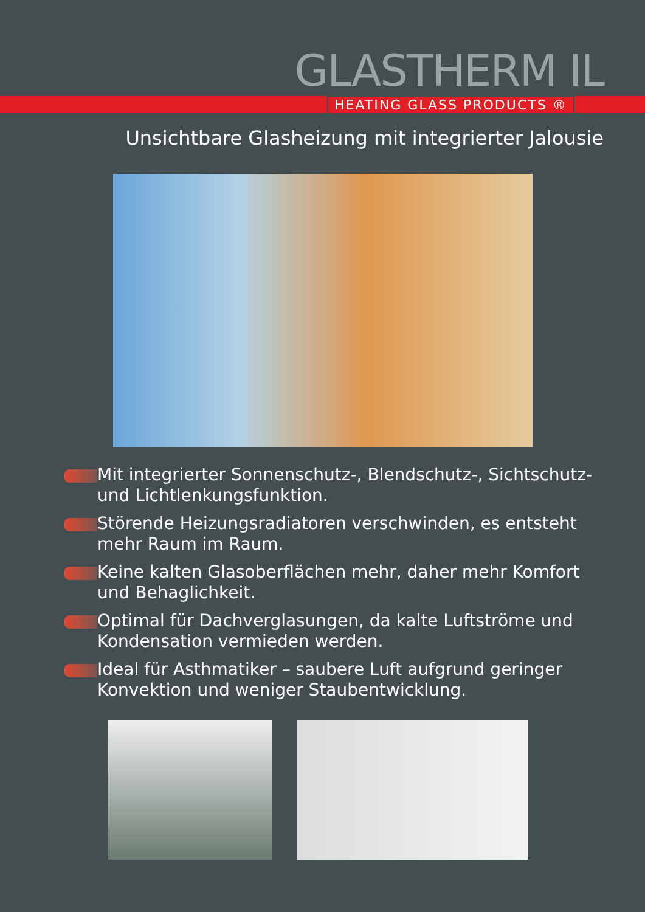GLASTHERM IL
HEATING GLASS PRODUCTS ®
Unsichtbare Glasheizung mit integrierter Jalousie
Mit integrierter Sonnenschutz-, Blendschutz-, Sichtschutz- und Lichtlenkungsfunktion.
Störende Heizungsradiatoren verschwinden, es entsteht mehr Raum im Raum.
Keine kalten Glasoberflächen mehr, daher mehr Komfort und Behaglichkeit.
Optimal für Dachverglasungen, da kalte Luftströme und Kondensation vermieden werden.
Ideal für Asthmatiker – saubere Luft aufgrund geringer Konvektion und weniger Staubentwicklung.